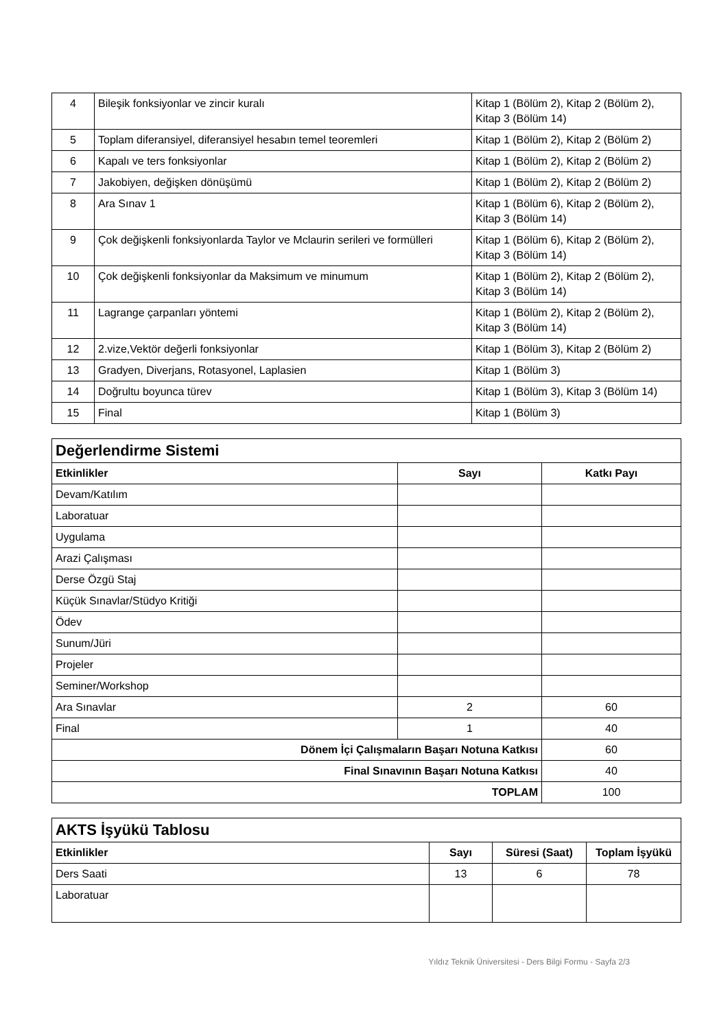| 4 | Bileşik fonksiyonlar ve zincir kuralı | Kitap 1 (Bölüm 2), Kitap 2 (Bölüm 2), Kitap 3 (Bölüm 14) |
| 5 | Toplam diferansiyel, diferansiyel hesabın temel teoremleri | Kitap 1 (Bölüm 2), Kitap 2 (Bölüm 2) |
| 6 | Kapalı ve ters fonksiyonlar | Kitap 1 (Bölüm 2), Kitap 2 (Bölüm 2) |
| 7 | Jakobiyen, değişken dönüşümü | Kitap 1 (Bölüm 2), Kitap 2 (Bölüm 2) |
| 8 | Ara Sınav 1 | Kitap 1 (Bölüm 6), Kitap 2 (Bölüm 2), Kitap 3 (Bölüm 14) |
| 9 | Çok değişkenli fonksiyonlarda Taylor ve Mclaurin serileri ve formülleri | Kitap 1 (Bölüm 6), Kitap 2 (Bölüm 2), Kitap 3 (Bölüm 14) |
| 10 | Çok değişkenli fonksiyonlar da Maksimum ve minumum | Kitap 1 (Bölüm 2), Kitap 2 (Bölüm 2), Kitap 3 (Bölüm 14) |
| 11 | Lagrange çarpanları yöntemi | Kitap 1 (Bölüm 2), Kitap 2 (Bölüm 2), Kitap 3 (Bölüm 14) |
| 12 | 2.vize,Vektör değerli fonksiyonlar | Kitap 1 (Bölüm 3), Kitap 2 (Bölüm 2) |
| 13 | Gradyen, Diverjans, Rotasyonel, Laplasien | Kitap 1 (Bölüm 3) |
| 14 | Doğrultu boyunca türev | Kitap 1 (Bölüm 3), Kitap 3 (Bölüm 14) |
| 15 | Final | Kitap 1 (Bölüm 3) |
| Değerlendirme Sistemi | | |
| Etkinlikler | Sayı | Katkı Payı |
| Devam/Katılım | | |
| Laboratuar | | |
| Uygulama | | |
| Arazi Çalışması | | |
| Derse Özgü Staj | | |
| Küçük Sınavlar/Stüdyo Kritiği | | |
| Ödev | | |
| Sunum/Jüri | | |
| Projeler | | |
| Seminer/Workshop | | |
| Ara Sınavlar | 2 | 60 |
| Final | 1 | 40 |
| Dönem İçi Çalışmaların Başarı Notuna Katkısı | | 60 |
| Final Sınavının Başarı Notuna Katkısı | | 40 |
| TOPLAM | | 100 |
| AKTS İşyükü Tablosu | | | |
| Etkinlikler | Sayı | Süresi (Saat) | Toplam İşyükü |
| Ders Saati | 13 | 6 | 78 |
| Laboratuar | | | |
Yıldız Teknik Üniversitesi - Ders Bilgi Formu - Sayfa 2/3